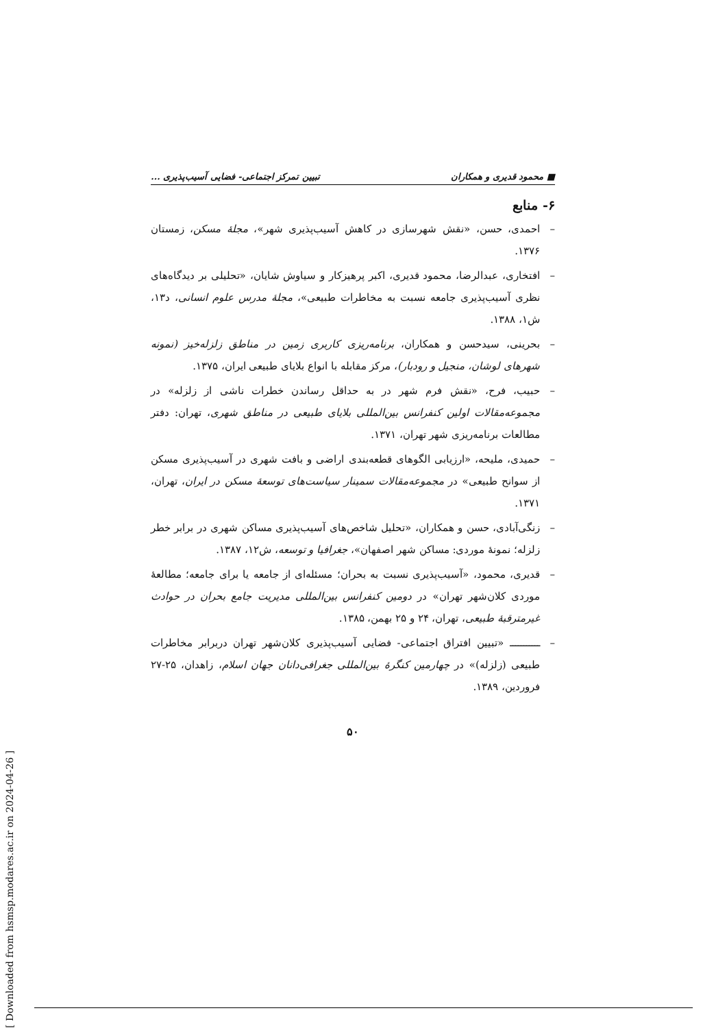■ محمود قدیری و همکاران تبیین تمرکز اجتماعی- فضایی آسیب‌پذیری ...
۶- منابع
– احمدی، حسن، «نقش شهرسازی در کاهش آسیب‌پذیری شهر»، مجلهٔ مسکن، زمستان ۱۳۷۶.
– افتخاری، عبدالرضا، محمود قدیری، اکبر پرهیزکار و سیاوش شایان، «تحلیلی بر دیدگاه‌های نظری آسیب‌پذیری جامعه نسبت به مخاطرات طبیعی»، مجلهٔ مدرس علوم انسانی، د۱۳، ش۱، ۱۳۸۸.
– بحرینی، سیدحسن و همکاران، برنامه‌ریزی کاربری زمین در مناطق زلزله‌خیز (نمونه شهرهای لوشان، منجیل و رودبار)، مرکز مقابله با انواع بلایای طبیعی ایران، ۱۳۷۵.
– حبیب، فرح، «نقش فرم شهر در به حداقل رساندن خطرات ناشی از زلزله» در مجموعه‌مقالات اولین کنفرانس بین‌المللی بلایای طبیعی در مناطق شهری، تهران: دفتر مطالعات برنامه‌ریزی شهر تهران، ۱۳۷۱.
– حمیدی، ملیحه، «ارزیابی الگوهای قطعه‌بندی اراضی و بافت شهری در آسیب‌پذیری مسکن از سوانح طبیعی» در مجموعه‌مقالات سمینار سیاست‌های توسعهٔ مسکن در ایران، تهران، ۱۳۷۱.
– زنگی‌آبادی، حسن و همکاران، «تحلیل شاخص‌های آسیب‌پذیری مساکن شهری در برابر خطر زلزله؛ نمونهٔ موردی: مساکن شهر اصفهان»، جغرافیا و توسعه، ش۱۲، ۱۳۸۷.
– قدیری، محمود، «آسیب‌پذیری نسبت به بحران؛ مسئله‌ای از جامعه یا برای جامعه؛ مطالعهٔ موردی کلان‌شهر تهران» در دومین کنفرانس بین‌المللی مدیریت جامع بحران در حوادث غیرمترقبهٔ طبیعی، تهران، ۲۴ و ۲۵ بهمن، ۱۳۸۵.
– ـــــــــــ «تبیین افتراق اجتماعی- فضایی آسیب‌پذیری کلان‌شهر تهران دربرابر مخاطرات طبیعی (زلزله)» در چهارمین کنگرهٔ بین‌المللی جغرافی‌دانان جهان اسلام، زاهدان، ۲۵-۲۷ فروردین، ۱۳۸۹.
۵۰
[ Downloaded from hsmsp.modares.ac.ir on 2024-04-26 ]